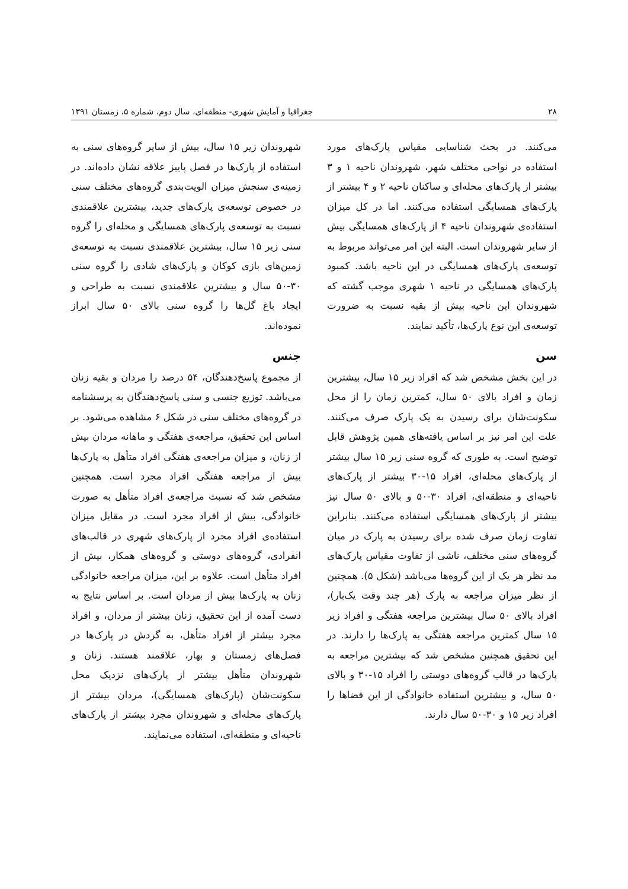۲۸ جغرافیا و آمایش شهری- منطقه‌ای، سال دوم، شماره ۵، زمستان ۱۳۹۱
می‌کنند. در بحث شناسایی مقیاس پارک‌های مورد استفاده در نواحی مختلف شهر، شهروندان ناحیه ۱ و ۳ بیشتر از پارک‌های محله‌ای و ساکنان ناحیه ۲ و ۴ بیشتر از پارک‌های همسایگی استفاده می‌کنند. اما در کل میزان استفاده‌ی شهروندان ناحیه ۴ از پارک‌های همسایگی بیش از سایر شهروندان است. البته این امر می‌تواند مربوط به توسعه‌ی پارک‌های همسایگی در این ناحیه باشد. کمبود پارک‌های همسایگی در ناحیه ۱ شهری موجب گشته که شهروندان این ناحیه بیش از بقیه نسبت به ضرورت توسعه‌ی این نوع پارک‌ها، تأکید نمایند.
سن
در این بخش مشخص شد که افراد زیر ۱۵ سال، بیشترین زمان و افراد بالای ۵۰ سال، کمترین زمان را از محل سکونت‌شان برای رسیدن به یک پارک صرف می‌کنند. علت این امر نیز بر اساس یافته‌های همین پژوهش قابل توضیح است. به طوری که گروه سنی زیر ۱۵ سال بیشتر از پارک‌های محله‌ای، افراد ۱۵-۳۰ بیشتر از پارک‌های ناحیه‌ای و منطقه‌ای، افراد ۳۰-۵۰ و بالای ۵۰ سال نیز بیشتر از پارک‌های همسایگی استفاده می‌کنند. بنابراین تفاوت زمان صرف شده برای رسیدن به پارک در میان گروه‌های سنی مختلف، ناشی از تفاوت مقیاس پارک‌های مد نظر هر یک از این گروه‌ها می‌باشد (شکل ۵). همچنین از نظر میزان مراجعه به پارک (هر چند وقت یک‌بار)، افراد بالای ۵۰ سال بیشترین مراجعه هفتگی و افراد زیر ۱۵ سال کمترین مراجعه هفتگی به پارک‌ها را دارند. در این تحقیق همچنین مشخص شد که بیشترین مراجعه به پارک‌ها در قالب گروه‌های دوستی را افراد ۱۵-۳۰ و بالای ۵۰ سال، و بیشترین استفاده خانوادگی از این فضاها را افراد زیر ۱۵ و ۳۰-۵۰ سال دارند.
شهروندان زیر ۱۵ سال، بیش از سایر گروه‌های سنی به استفاده از پارک‌ها در فصل پاییز علاقه نشان داده‌اند. در زمینه‌ی سنجش میزان الویت‌بندی گروه‌های مختلف سنی در خصوص توسعه‌ی پارک‌های جدید، بیشترین علاقمندی نسبت به توسعه‌ی پارک‌های همسایگی و محله‌ای را گروه سنی زیر ۱۵ سال، بیشترین علاقمندی نسبت به توسعه‌ی زمین‌های بازی کوکان و پارک‌های شادی را گروه سنی ۳۰-۵۰ سال و بیشترین علاقمندی نسبت به طراحی و ایجاد باغ گل‌ها را گروه سنی بالای ۵۰ سال ابراز نموده‌اند.
جنس
از مجموع پاسخ‌دهندگان، ۵۴ درصد را مردان و بقیه زنان می‌باشد. توزیع جنسی و سنی پاسخ‌دهندگان به پرسشنامه در گروه‌های مختلف سنی در شکل ۶ مشاهده می‌شود. بر اساس این تحقیق، مراجعه‌ی هفتگی و ماهانه مردان بیش از زنان، و میزان مراجعه‌ی هفتگی افراد متأهل به پارک‌ها بیش از مراجعه هفتگی افراد مجرد است. همچنین مشخص شد که نسبت مراجعه‌ی افراد متأهل به صورت خانوادگی، بیش از افراد مجرد است. در مقابل میزان استفاده‌ی افراد مجرد از پارک‌های شهری در قالب‌های انفرادی، گروه‌های دوستی و گروه‌های همکار، بیش از افراد متأهل است. علاوه بر این، میزان مراجعه خانوادگی زنان به پارک‌ها بیش از مردان است. بر اساس نتایج به دست آمده از این تحقیق، زنان بیشتر از مردان، و افراد مجرد بیشتر از افراد متأهل، به گردش در پارک‌ها در فصل‌های زمستان و بهار، علاقمند هستند. زنان و شهروندان متأهل بیشتر از پارک‌های نزدیک محل سکونت‌شان (پارک‌های همسایگی)، مردان بیشتر از پارک‌های محله‌ای و شهروندان مجرد بیشتر از پارک‌های ناحیه‌ای و منطقه‌ای، استفاده می‌نمایند.